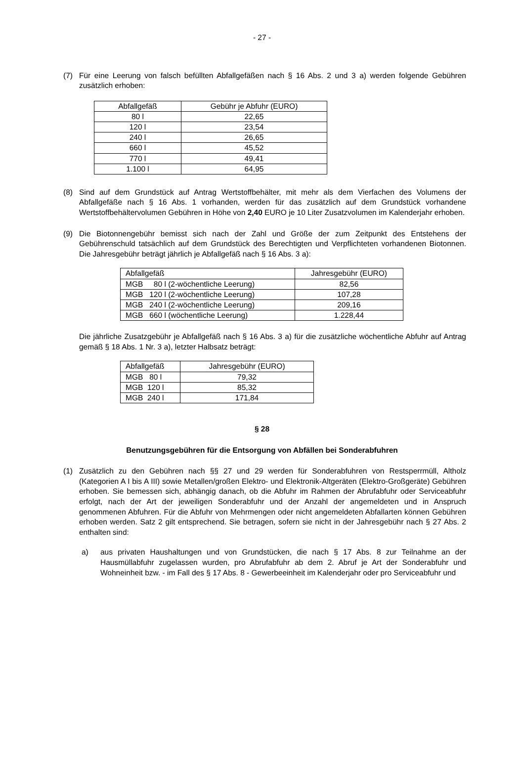- 27 -
(7) Für eine Leerung von falsch befüllten Abfallgefäßen nach § 16 Abs. 2 und 3 a) werden folgende Gebühren zusätzlich erhoben:
| Abfallgefäß | Gebühr je Abfuhr (EURO) |
| --- | --- |
| 80 l | 22,65 |
| 120 l | 23,54 |
| 240 l | 26,65 |
| 660 l | 45,52 |
| 770 l | 49,41 |
| 1.100 l | 64,95 |
(8) Sind auf dem Grundstück auf Antrag Wertstoffbehälter, mit mehr als dem Vierfachen des Volumens der Abfallgefäße nach § 16 Abs. 1 vorhanden, werden für das zusätzlich auf dem Grundstück vorhandene Wertstoffbehältervolumen Gebühren in Höhe von 2,40 EURO je 10 Liter Zusatzvolumen im Kalenderjahr erhoben.
(9) Die Biotonnengebühr bemisst sich nach der Zahl und Größe der zum Zeitpunkt des Entstehens der Gebührenschuld tatsächlich auf dem Grundstück des Berechtigten und Verpflichteten vorhandenen Biotonnen. Die Jahresgebühr beträgt jährlich je Abfallgefäß nach § 16 Abs. 3 a):
| Abfallgefäß | Jahresgebühr (EURO) |
| --- | --- |
| MGB 80 l (2-wöchentliche Leerung) | 82,56 |
| MGB 120 l (2-wöchentliche Leerung) | 107,28 |
| MGB 240 l (2-wöchentliche Leerung) | 209,16 |
| MGB 660 l (wöchentliche Leerung) | 1.228,44 |
Die jährliche Zusatzgebühr je Abfallgefäß nach § 16 Abs. 3 a) für die zusätzliche wöchentliche Abfuhr auf Antrag gemäß § 18 Abs. 1 Nr. 3 a), letzter Halbsatz beträgt:
| Abfallgefäß | Jahresgebühr (EURO) |
| --- | --- |
| MGB 80 l | 79,32 |
| MGB 120 l | 85,32 |
| MGB 240 l | 171,84 |
§ 28
Benutzungsgebühren für die Entsorgung von Abfällen bei Sonderabfuhren
(1) Zusätzlich zu den Gebühren nach §§ 27 und 29 werden für Sonderabfuhren von Restsperrmüll, Altholz (Kategorien A I bis A III) sowie Metallen/großen Elektro- und Elektronik-Altgeräten (Elektro-Großgeräte) Gebühren erhoben. Sie bemessen sich, abhängig danach, ob die Abfuhr im Rahmen der Abrufabfuhr oder Serviceabfuhr erfolgt, nach der Art der jeweiligen Sonderabfuhr und der Anzahl der angemeldeten und in Anspruch genommenen Abfuhren. Für die Abfuhr von Mehrmengen oder nicht angemeldeten Abfallarten können Gebühren erhoben werden. Satz 2 gilt entsprechend. Sie betragen, sofern sie nicht in der Jahresgebühr nach § 27 Abs. 2 enthalten sind:
a) aus privaten Haushaltungen und von Grundstücken, die nach § 17 Abs. 8 zur Teilnahme an der Hausmüllabfuhr zugelassen wurden, pro Abrufabfuhr ab dem 2. Abruf je Art der Sonderabfuhr und Wohneinheit bzw. - im Fall des § 17 Abs. 8 - Gewerbeeinheit im Kalenderjahr oder pro Serviceabfuhr und